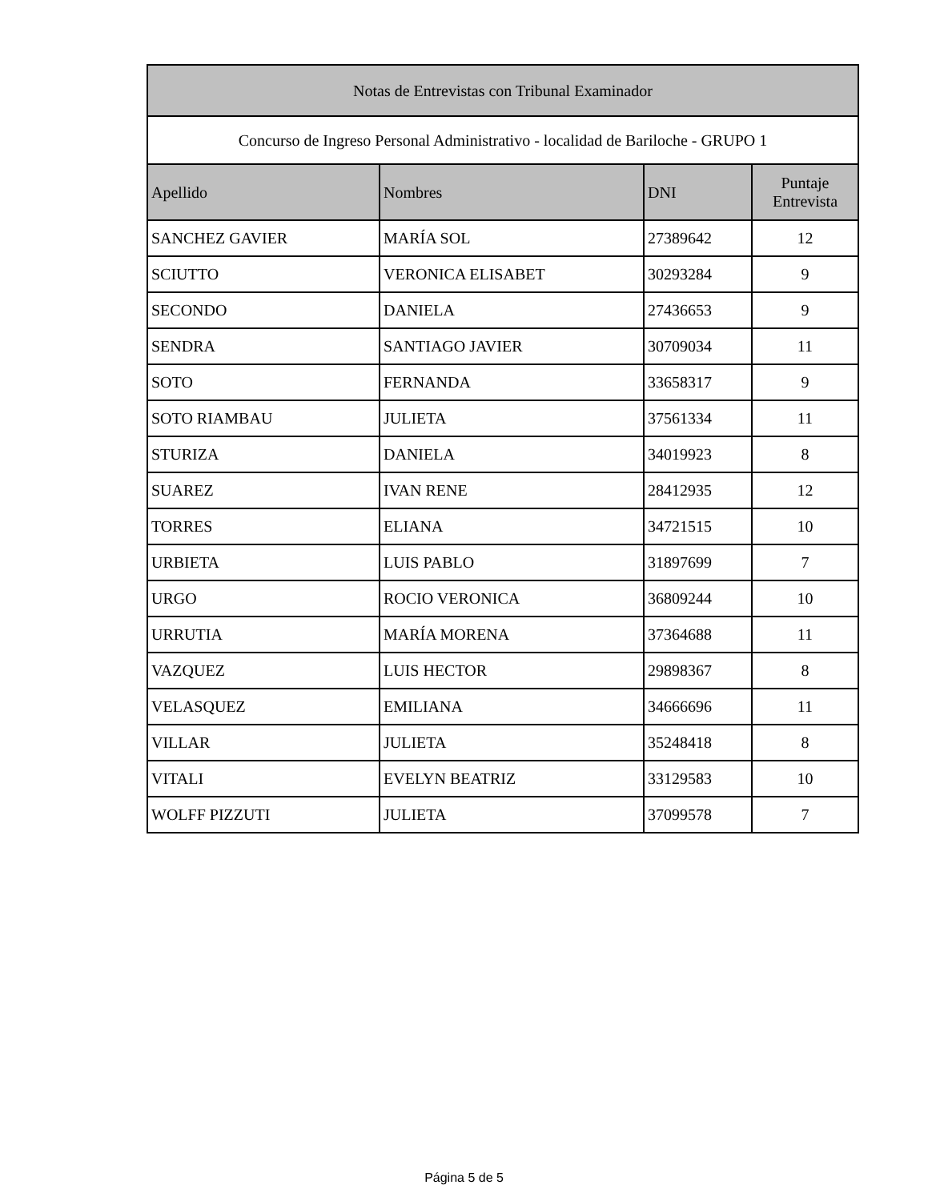| Notas de Entrevistas con Tribunal Examinador | | | |
| --- | --- | --- | --- |
| Concurso de Ingreso Personal Administrativo - localidad de Bariloche - GRUPO 1 | | | |
| Apellido | Nombres | DNI | Puntaje Entrevista |
| SANCHEZ GAVIER | MARÍA SOL | 27389642 | 12 |
| SCIUTTO | VERONICA ELISABET | 30293284 | 9 |
| SECONDO | DANIELA | 27436653 | 9 |
| SENDRA | SANTIAGO JAVIER | 30709034 | 11 |
| SOTO | FERNANDA | 33658317 | 9 |
| SOTO RIAMBAU | JULIETA | 37561334 | 11 |
| STURIZA | DANIELA | 34019923 | 8 |
| SUAREZ | IVAN RENE | 28412935 | 12 |
| TORRES | ELIANA | 34721515 | 10 |
| URBIETA | LUIS PABLO | 31897699 | 7 |
| URGO | ROCIO VERONICA | 36809244 | 10 |
| URRUTIA | MARÍA MORENA | 37364688 | 11 |
| VAZQUEZ | LUIS HECTOR | 29898367 | 8 |
| VELASQUEZ | EMILIANA | 34666696 | 11 |
| VILLAR | JULIETA | 35248418 | 8 |
| VITALI | EVELYN BEATRIZ | 33129583 | 10 |
| WOLFF PIZZUTI | JULIETA | 37099578 | 7 |
Página 5 de 5